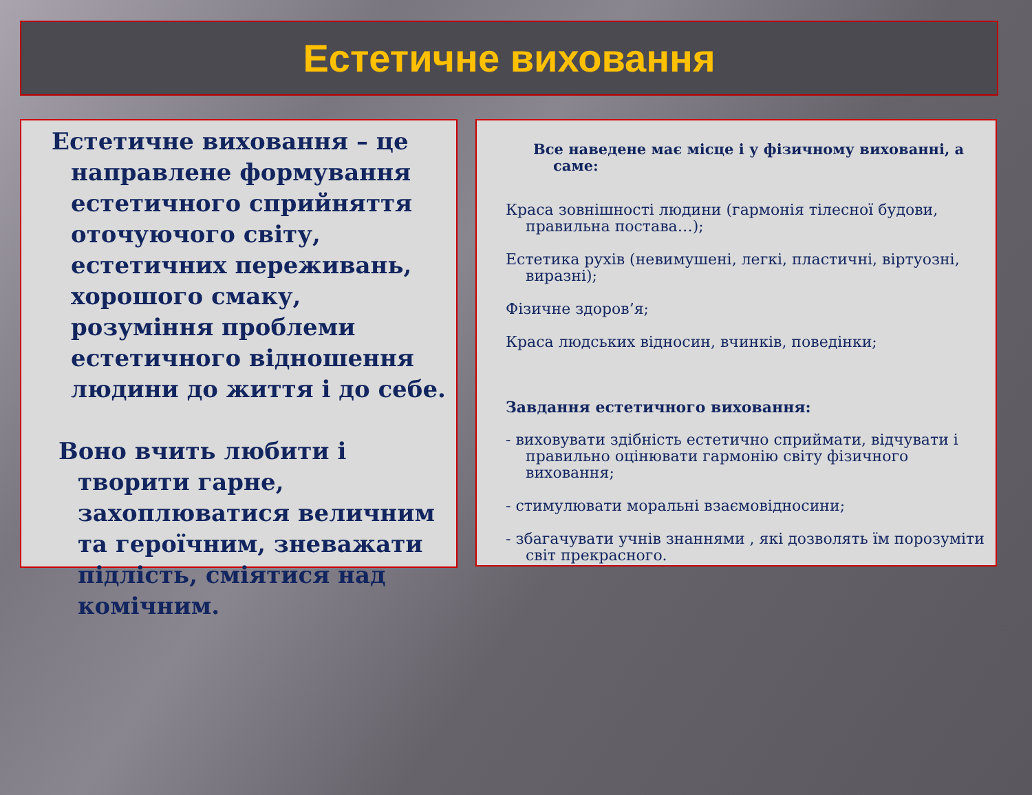Естетичне виховання
Естетичне виховання – це направлене формування естетичного сприйняття оточуючого світу, естетичних переживань, хорошого смаку, розуміння проблеми естетичного відношення людини до життя і до себе.
Воно вчить любити і творити гарне, захоплюватися величним та героїчним, зневажати підлість, сміятися над комічним.
Все наведене має місце і у фізичному вихованні, а саме:
Краса зовнішності людини (гармонія тілесної будови, правильна постава…);
Естетика рухів (невимушені, легкі, пластичні, віртуозні, виразні);
Фізичне здоров’я;
Краса людських відносин, вчинків, поведінки;
Завдання естетичного виховання:
- виховувати здібність естетично сприймати, відчувати і правильно оцінювати гармонію світу фізичного виховання;
- стимулювати моральні взаємовідносини;
- збагачувати учнів знаннями , які дозволять їм порозуміти світ прекрасного.